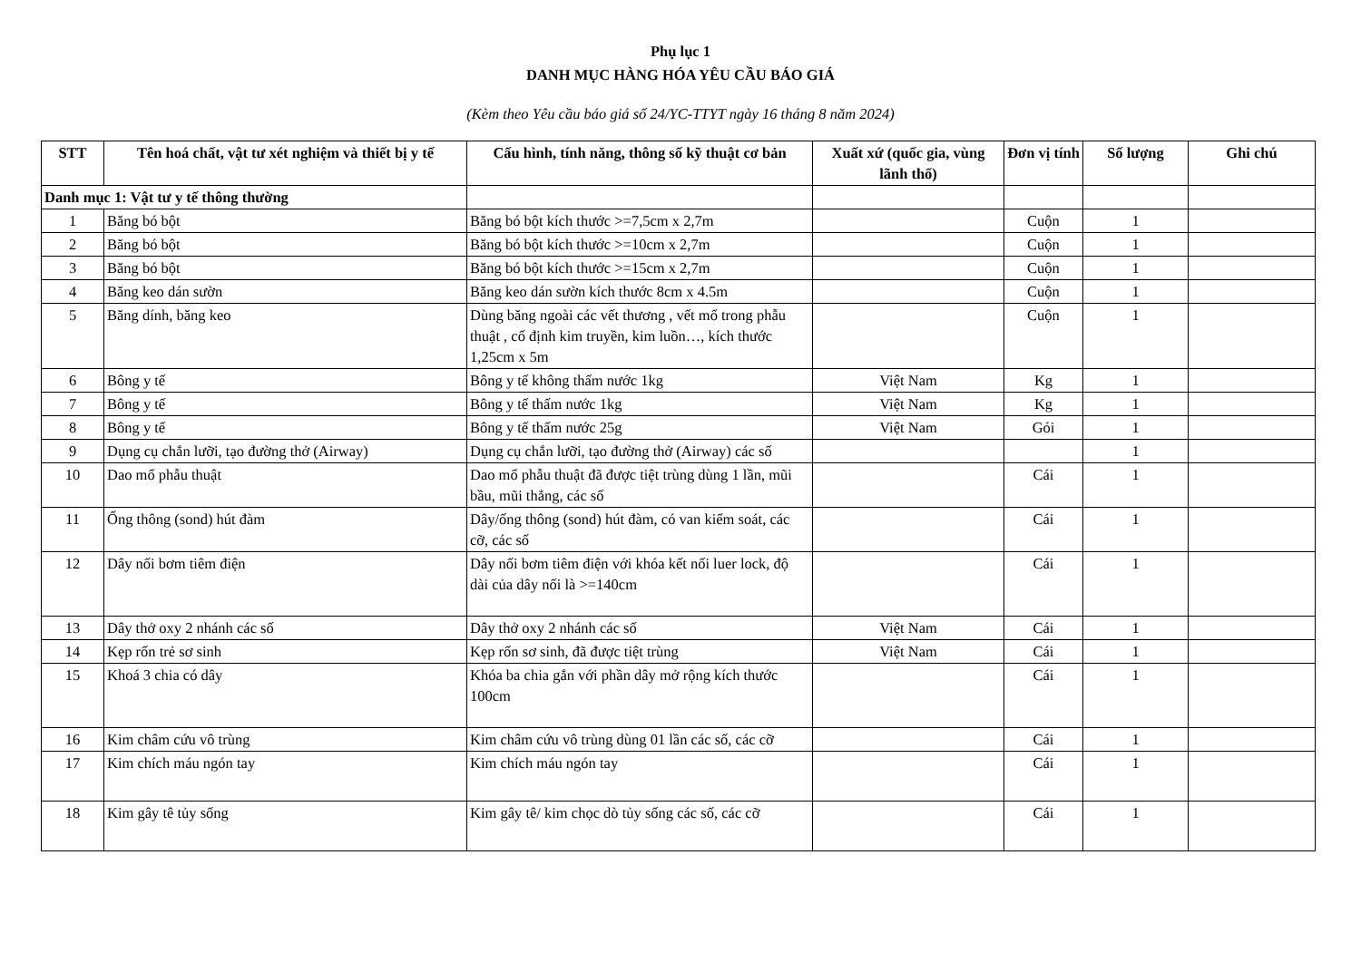Phụ lục 1
DANH MỤC HÀNG HÓA YÊU CẦU BÁO GIÁ
(Kèm theo Yêu cầu báo giá số 24/YC-TTYT ngày 16 tháng 8 năm 2024)
| STT | Tên hoá chất, vật tư xét nghiệm và thiết bị y tế | Cấu hình, tính năng, thông số kỹ thuật cơ bản | Xuất xứ (quốc gia, vùng lãnh thổ) | Đơn vị tính | Số lượng | Ghi chú |
| --- | --- | --- | --- | --- | --- | --- |
| Danh mục 1: Vật tư y tế thông thường | | | | | | |
| 1 | Băng bó bột | Băng bó bột kích thước >=7,5cm x 2,7m | | Cuộn | 1 | |
| 2 | Băng bó bột | Băng bó bột kích thước >=10cm x 2,7m | | Cuộn | 1 | |
| 3 | Băng bó bột | Băng bó bột kích thước >=15cm x 2,7m | | Cuộn | 1 | |
| 4 | Băng keo dán sườn | Băng keo dán sườn kích thước 8cm x 4.5m | | Cuộn | 1 | |
| 5 | Băng dính, băng keo | Dùng băng ngoài các vết thương , vết mổ trong phẫu thuật , cố định kim truyền, kim luồn…, kích thước 1,25cm x 5m | | Cuộn | 1 | |
| 6 | Bông y tế | Bông y tế không thấm nước 1kg | Việt Nam | Kg | 1 | |
| 7 | Bông y tế | Bông y tế thấm nước 1kg | Việt Nam | Kg | 1 | |
| 8 | Bông y tế | Bông y tế thấm nước 25g | Việt Nam | Gói | 1 | |
| 9 | Dụng cụ chắn lưỡi, tạo đường thở (Airway) | Dụng cụ chắn lưỡi, tạo đường thở (Airway) các số | | | 1 | |
| 10 | Dao mổ phẫu thuật | Dao mổ phẫu thuật đã được tiệt trùng dùng 1 lần, mũi bầu, mũi thẳng, các số | | Cái | 1 | |
| 11 | Ống thông (sond) hút đàm | Dây/ống thông (sond) hút đàm, có van kiểm soát, các cỡ, các số | | Cái | 1 | |
| 12 | Dây nối bơm tiêm điện | Dây nối bơm tiêm điện với khóa kết nối luer lock, độ dài của dây nối là >=140cm | | Cái | 1 | |
| 13 | Dây thở oxy 2 nhánh các số | Dây thở oxy 2 nhánh các số | Việt Nam | Cái | 1 | |
| 14 | Kẹp rốn trẻ sơ sinh | Kẹp rốn sơ sinh, đã được tiệt trùng | Việt Nam | Cái | 1 | |
| 15 | Khoá 3 chia có dây | Khóa ba chia gắn với phần dây mở rộng kích thước 100cm | | Cái | 1 | |
| 16 | Kim châm cứu vô trùng | Kim châm cứu vô trùng dùng 01 lần các số, các cỡ | | Cái | 1 | |
| 17 | Kim chích máu ngón tay | Kim chích máu ngón tay | | Cái | 1 | |
| 18 | Kim gây tê tủy sống | Kim gây tê/ kim chọc dò tủy sống các số, các cỡ | | Cái | 1 | |